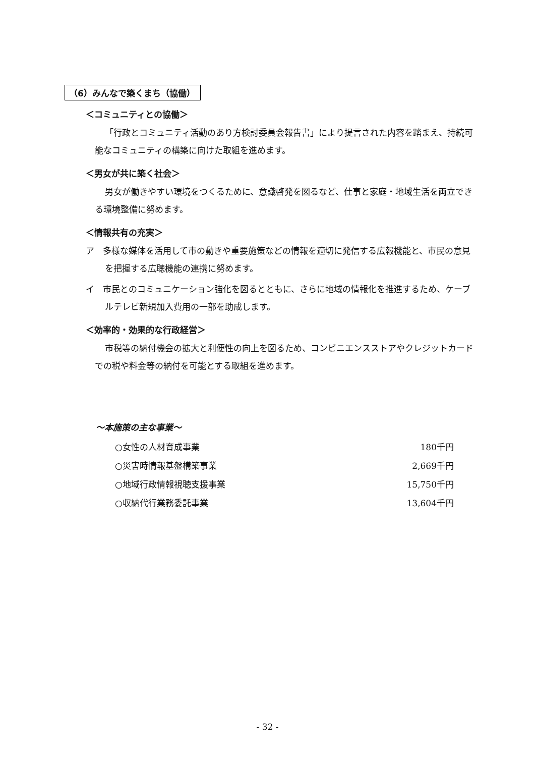（6）みんなで築くまち（協働）
＜コミュニティとの協働＞
「行政とコミュニティ活動のあり方検討委員会報告書」により提言された内容を踏まえ、持続可能なコミュニティの構築に向けた取組を進めます。
＜男女が共に築く社会＞
男女が働きやすい環境をつくるために、意識啓発を図るなど、仕事と家庭・地域生活を両立できる環境整備に努めます。
＜情報共有の充実＞
ア　多様な媒体を活用して市の動きや重要施策などの情報を適切に発信する広報機能と、市民の意見を把握する広聴機能の連携に努めます。
イ　市民とのコミュニケーション強化を図るとともに、さらに地域の情報化を推進するため、ケーブルテレビ新規加入費用の一部を助成します。
＜効率的・効果的な行政経営＞
市税等の納付機会の拡大と利便性の向上を図るため、コンビニエンスストアやクレジットカードでの税や料金等の納付を可能とする取組を進めます。
～本施策の主な事業～
| ○女性の人材育成事業 | 180千円 |
| ○災害時情報基盤構築事業 | 2,669千円 |
| ○地域行政情報視聴支援事業 | 15,750千円 |
| ○収納代行業務委託事業 | 13,604千円 |
- 32 -